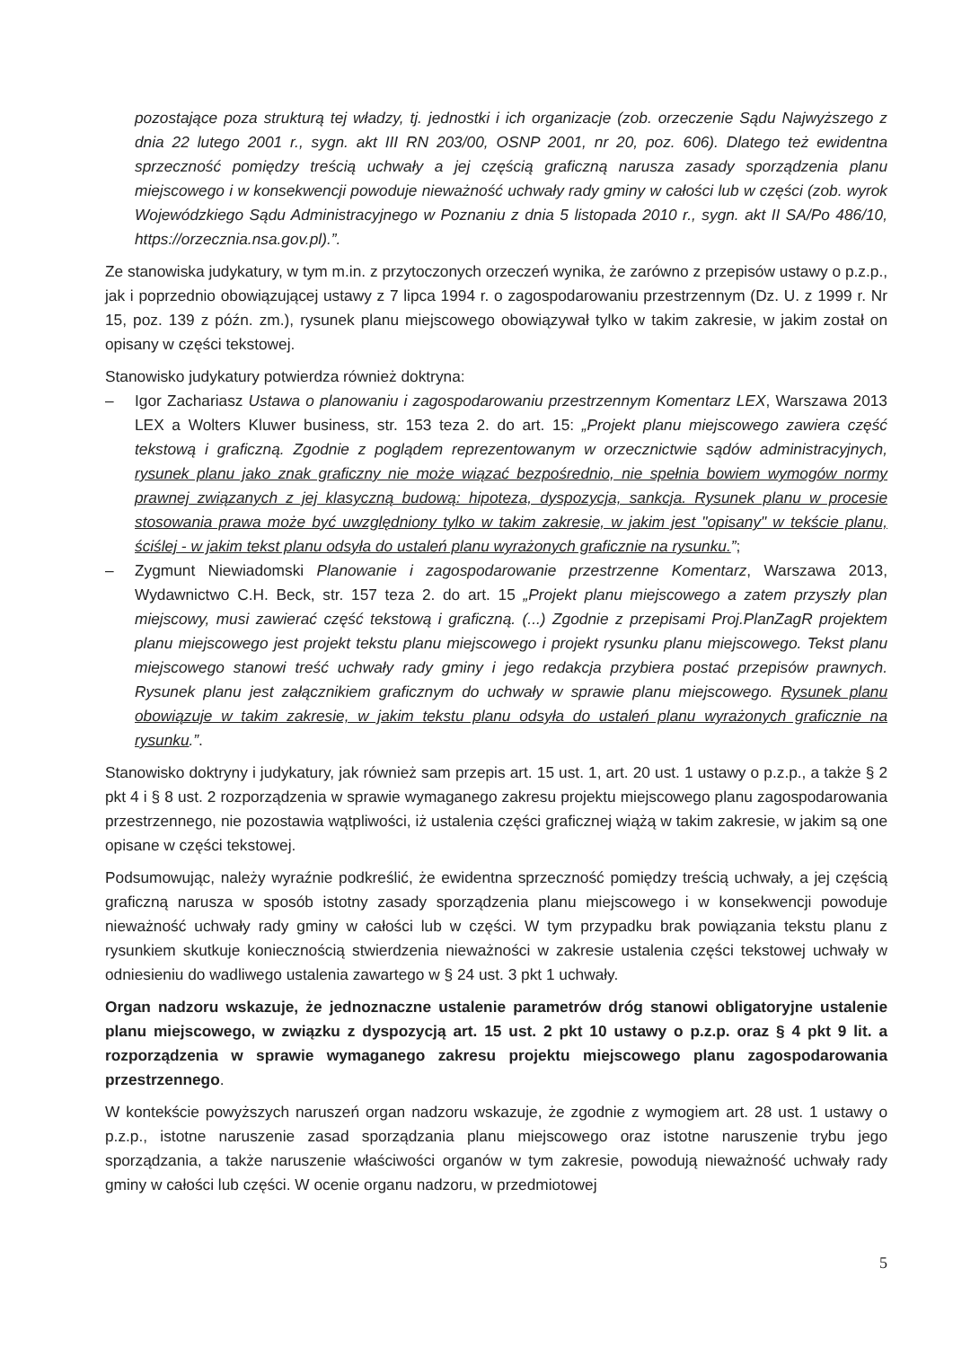pozostające poza strukturą tej władzy, tj. jednostki i ich organizacje (zob. orzeczenie Sądu Najwyższego z dnia 22 lutego 2001 r., sygn. akt III RN 203/00, OSNP 2001, nr 20, poz. 606). Dlatego też ewidentna sprzeczność pomiędzy treścią uchwały a jej częścią graficzną narusza zasady sporządzenia planu miejscowego i w konsekwencji powoduje nieważność uchwały rady gminy w całości lub w części (zob. wyrok Wojewódzkiego Sądu Administracyjnego w Poznaniu z dnia 5 listopada 2010 r., sygn. akt II SA/Po 486/10, https://orzecznia.nsa.gov.pl).”.
Ze stanowiska judykatury, w tym m.in. z przytoczonych orzeczeń wynika, że zarówno z przepisów ustawy o p.z.p., jak i poprzednio obowiązującej ustawy z 7 lipca 1994 r. o zagospodarowaniu przestrzennym (Dz. U. z 1999 r. Nr 15, poz. 139 z późn. zm.), rysunek planu miejscowego obowiązywał tylko w takim zakresie, w jakim został on opisany w części tekstowej.
Stanowisko judykatury potwierdza również doktryna:
– Igor Zachariasz Ustawa o planowaniu i zagospodarowaniu przestrzennym Komentarz LEX, Warszawa 2013 LEX a Wolters Kluwer business, str. 153 teza 2. do art. 15: „Projekt planu miejscowego zawiera część tekstową i graficzną. Zgodnie z poglądem reprezentowanym w orzecznictwie sądów administracyjnych, rysunek planu jako znak graficzny nie może wiązać bezpośrednio, nie spełnia bowiem wymogów normy prawnej związanych z jej klasyczną budową: hipoteza, dyspozycja, sankcja. Rysunek planu w procesie stosowania prawa może być uwzględniony tylko w takim zakresie, w jakim jest "opisany" w tekście planu, ściślej - w jakim tekst planu odsyła do ustaleń planu wyrażonych graficznie na rysunku.”;
– Zygmunt Niewiadomski Planowanie i zagospodarowanie przestrzenne Komentarz, Warszawa 2013, Wydawnictwo C.H. Beck, str. 157 teza 2. do art. 15 „Projekt planu miejscowego a zatem przyszły plan miejscowy, musi zawierać część tekstową i graficzną. (...) Zgodnie z przepisami Proj.PlanZagR projektem planu miejscowego jest projekt tekstu planu miejscowego i projekt rysunku planu miejscowego. Tekst planu miejscowego stanowi treść uchwały rady gminy i jego redakcja przybiera postać przepisów prawnych. Rysunek planu jest załącznikiem graficznym do uchwały w sprawie planu miejscowego. Rysunek planu obowiązuje w takim zakresie, w jakim tekstu planu odsyła do ustaleń planu wyrażonych graficznie na rysunku.”.
Stanowisko doktryny i judykatury, jak również sam przepis art. 15 ust. 1, art. 20 ust. 1 ustawy o p.z.p., a także § 2 pkt 4 i § 8 ust. 2 rozporządzenia w sprawie wymaganego zakresu projektu miejscowego planu zagospodarowania przestrzennego, nie pozostawia wątpliwości, iż ustalenia części graficznej wiążą w takim zakresie, w jakim są one opisane w części tekstowej.
Podsumowując, należy wyraźnie podkreślić, że ewidentna sprzeczność pomiędzy treścią uchwały, a jej częścią graficzną narusza w sposób istotny zasady sporządzenia planu miejscowego i w konsekwencji powoduje nieważność uchwały rady gminy w całości lub w części. W tym przypadku brak powiązania tekstu planu z rysunkiem skutkuje koniecznością stwierdzenia nieważności w zakresie ustalenia części tekstowej uchwały w odniesieniu do wadliwego ustalenia zawartego w § 24 ust. 3 pkt 1 uchwały.
Organ nadzoru wskazuje, że jednoznaczne ustalenie parametrów dróg stanowi obligatoryjne ustalenie planu miejscowego, w związku z dyspozycją art. 15 ust. 2 pkt 10 ustawy o p.z.p. oraz § 4 pkt 9 lit. a rozporządzenia w sprawie wymaganego zakresu projektu miejscowego planu zagospodarowania przestrzennego.
W kontekście powyższych naruszeń organ nadzoru wskazuje, że zgodnie z wymogiem art. 28 ust. 1 ustawy o p.z.p., istotne naruszenie zasad sporządzania planu miejscowego oraz istotne naruszenie trybu jego sporządzania, a także naruszenie właściwości organów w tym zakresie, powodują nieważność uchwały rady gminy w całości lub części. W ocenie organu nadzoru, w przedmiotowej
5